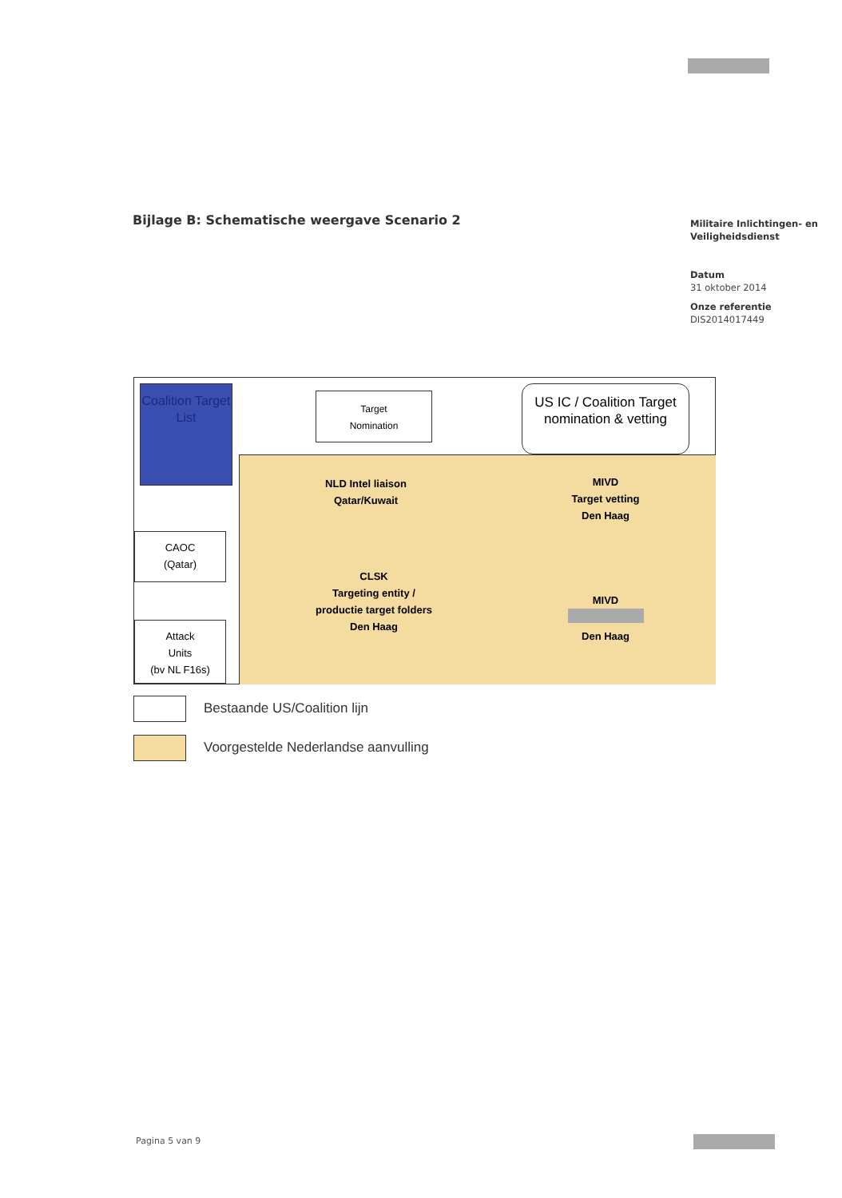Bijlage B: Schematische weergave Scenario 2
Militaire Inlichtingen- en Veiligheidsdienst
Datum
31 oktober 2014
Onze referentie
DIS2014017449
Coalition Target List
Target
Nomination
US IC / Coalition Target nomination & vetting
CAOC
(Qatar)
Attack
Units
(bv NL F16s)
NLD Intel liaison
Qatar/Kuwait
MIVD
Target vetting
Den Haag
CLSK
Targeting entity /
productie target folders
Den Haag
MIVD
Den Haag
Bestaande US/Coalition lijn
Voorgestelde Nederlandse aanvulling
Pagina 5 van 9